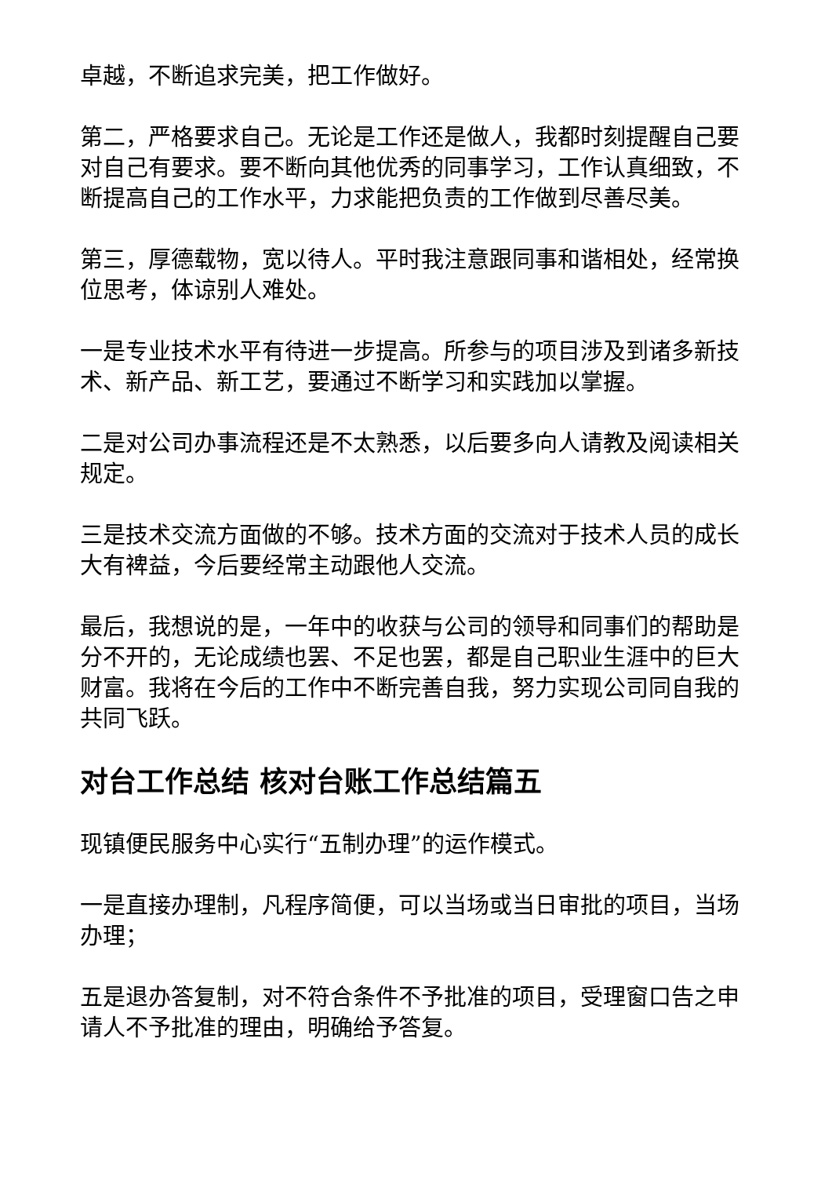卓越，不断追求完美，把工作做好。
第二，严格要求自己。无论是工作还是做人，我都时刻提醒自己要对自己有要求。要不断向其他优秀的同事学习，工作认真细致，不断提高自己的工作水平，力求能把负责的工作做到尽善尽美。
第三，厚德载物，宽以待人。平时我注意跟同事和谐相处，经常换位思考，体谅别人难处。
一是专业技术水平有待进一步提高。所参与的项目涉及到诸多新技术、新产品、新工艺，要通过不断学习和实践加以掌握。
二是对公司办事流程还是不太熟悉，以后要多向人请教及阅读相关规定。
三是技术交流方面做的不够。技术方面的交流对于技术人员的成长大有裨益，今后要经常主动跟他人交流。
最后，我想说的是，一年中的收获与公司的领导和同事们的帮助是分不开的，无论成绩也罢、不足也罢，都是自己职业生涯中的巨大财富。我将在今后的工作中不断完善自我，努力实现公司同自我的共同飞跃。
对台工作总结 核对台账工作总结篇五
现镇便民服务中心实行“五制办理”的运作模式。
一是直接办理制，凡程序简便，可以当场或当日审批的项目，当场办理；
五是退办答复制，对不符合条件不予批准的项目，受理窗口告之申请人不予批准的理由，明确给予答复。